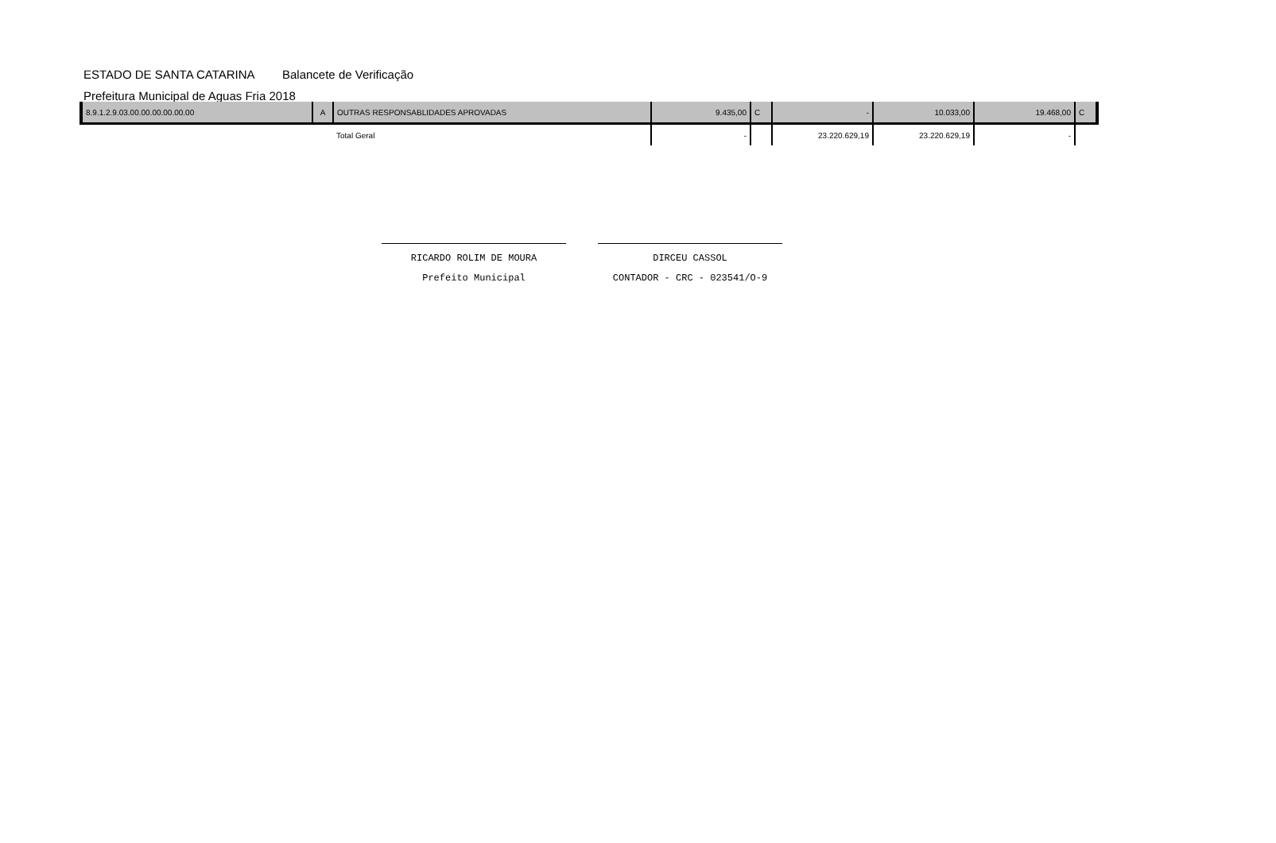ESTADO DE SANTA CATARINA Balancete de Verificação
Prefeitura Municipal de Aguas Fria 2018
| 8.9.1.2.9.03.00.00.00.00.00.00 | A | OUTRAS RESPONSABLIDADES APROVADAS | 9.435,00 | C | - | 10.033,00 | 19.468,00 | C |
| | | Total Geral | - | | 23.220.629,19 | 23.220.629,19 | - | |
RICARDO ROLIM DE MOURA
Prefeito Municipal
DIRCEU CASSOL
CONTADOR - CRC - 023541/O-9